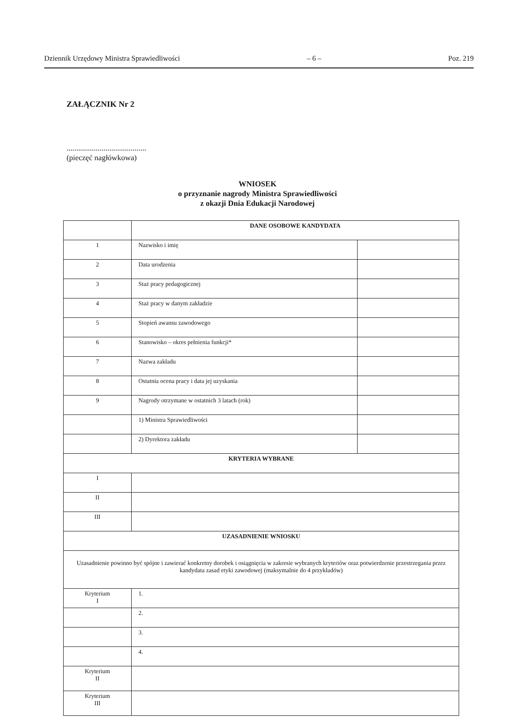Dziennik Urzędowy Ministra Sprawiedliwości – 6 – Poz. 219
ZAŁĄCZNIK Nr 2
.........................................
(pieczęć nagłówkowa)
WNIOSEK
o przyznanie nagrody Ministra Sprawiedliwości
z okazji Dnia Edukacji Narodowej
| | DANE OSOBOWE KANDYDATA | |
| 1 | Nazwisko i imię | |
| 2 | Data urodzenia | |
| 3 | Staż pracy pedagogicznej | |
| 4 | Staż pracy w danym zakładzie | |
| 5 | Stopień awansu zawodowego | |
| 6 | Stanowisko – okres pełnienia funkcji* | |
| 7 | Nazwa zakładu | |
| 8 | Ostatnia ocena pracy i data jej uzyskania | |
| 9 | Nagrody otrzymane w ostatnich 3 latach (rok) | |
| | 1) Ministra Sprawiedliwości | |
| | 2) Dyrektora zakładu | |
| KRYTERIA WYBRANE | | |
| I | | |
| II | | |
| III | | |
| UZASADNIENIE WNIOSKU | | |
| Uzasadnienie powinno być spójne i zawierać konkretny dorobek i osiągnięcia w zakresie wybranych kryteriów oraz potwierdzenie przestrzegania przez kandydata zasad etyki zawodowej (maksymalnie do 4 przykładów) | | |
| Kryterium I | 1. | |
| | 2. | |
| | 3. | |
| | 4. | |
| Kryterium II | | |
| Kryterium III | | |